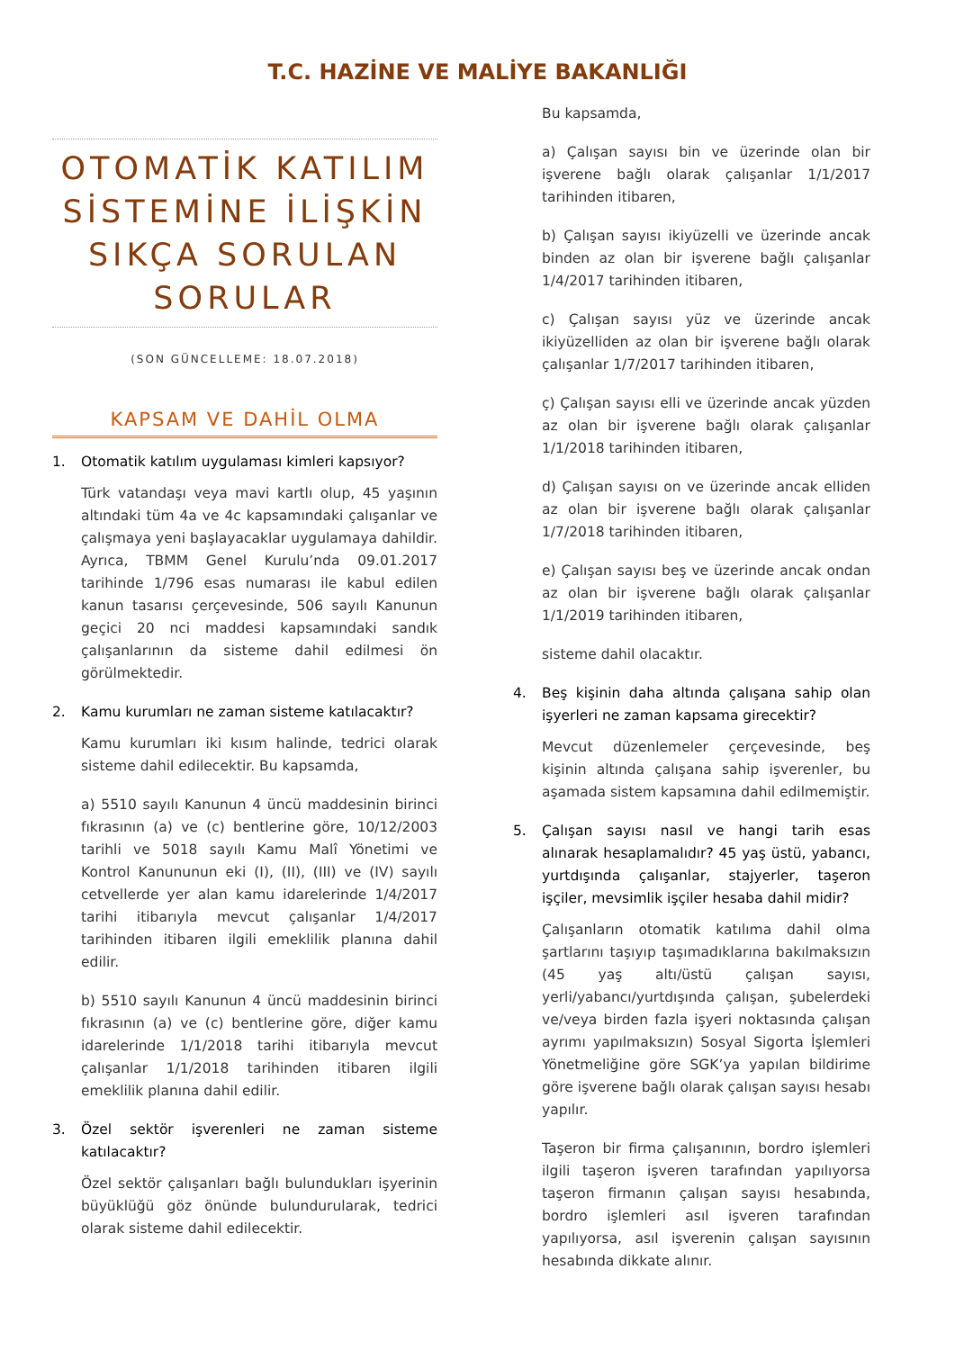T.C. HAZİNE VE MALİYE BAKANLIĞI
OTOMATİK KATILIM SİSTEMİNE İLİŞKİN SIKÇA SORULAN SORULAR
(SON GÜNCELLEME: 18.07.2018)
KAPSAM VE DAHİL OLMA
1. Otomatik katılım uygulaması kimleri kapsıyor?
Türk vatandaşı veya mavi kartlı olup, 45 yaşının altındaki tüm 4a ve 4c kapsamındaki çalışanlar ve çalışmaya yeni başlayacaklar uygulamaya dahildir. Ayrıca, TBMM Genel Kurulu’nda 09.01.2017 tarihinde 1/796 esas numarası ile kabul edilen kanun tasarısı çerçevesinde, 506 sayılı Kanunun geçici 20 nci maddesi kapsamındaki sandık çalışanlarının da sisteme dahil edilmesi ön görülmektedir.
2. Kamu kurumları ne zaman sisteme katılacaktır?
Kamu kurumları iki kısım halinde, tedrici olarak sisteme dahil edilecektir. Bu kapsamda,
a) 5510 sayılı Kanunun 4 üncü maddesinin birinci fıkrasının (a) ve (c) bentlerine göre, 10/12/2003 tarihli ve 5018 sayılı Kamu Malî Yönetimi ve Kontrol Kanununun eki (I), (II), (III) ve (IV) sayılı cetvellerde yer alan kamu idarelerinde 1/4/2017 tarihi itibarıyla mevcut çalışanlar 1/4/2017 tarihinden itibaren ilgili emeklilik planına dahil edilir.
b) 5510 sayılı Kanunun 4 üncü maddesinin birinci fıkrasının (a) ve (c) bentlerine göre, diğer kamu idarelerinde 1/1/2018 tarihi itibarıyla mevcut çalışanlar 1/1/2018 tarihinden itibaren ilgili emeklilik planına dahil edilir.
3. Özel sektör işverenleri ne zaman sisteme katılacaktır?
Özel sektör çalışanları bağlı bulundukları işyerinin büyüklüğü göz önünde bulundurularak, tedrici olarak sisteme dahil edilecektir.
Bu kapsamda,
a) Çalışan sayısı bin ve üzerinde olan bir işverene bağlı olarak çalışanlar 1/1/2017 tarihinden itibaren,
b) Çalışan sayısı ikiyüzelli ve üzerinde ancak binden az olan bir işverene bağlı çalışanlar 1/4/2017 tarihinden itibaren,
c) Çalışan sayısı yüz ve üzerinde ancak ikiyüzelliden az olan bir işverene bağlı olarak çalışanlar 1/7/2017 tarihinden itibaren,
ç) Çalışan sayısı elli ve üzerinde ancak yüzden az olan bir işverene bağlı olarak çalışanlar 1/1/2018 tarihinden itibaren,
d) Çalışan sayısı on ve üzerinde ancak elliden az olan bir işverene bağlı olarak çalışanlar 1/7/2018 tarihinden itibaren,
e) Çalışan sayısı beş ve üzerinde ancak ondan az olan bir işverene bağlı olarak çalışanlar 1/1/2019 tarihinden itibaren,
sisteme dahil olacaktır.
4. Beş kişinin daha altında çalışana sahip olan işyerleri ne zaman kapsama girecektir?
Mevcut düzenlemeler çerçevesinde, beş kişinin altında çalışana sahip işverenler, bu aşamada sistem kapsamına dahil edilmemiştir.
5. Çalışan sayısı nasıl ve hangi tarih esas alınarak hesaplamalıdır? 45 yaş üstü, yabancı, yurtdışında çalışanlar, stajyerler, taşeron işçiler, mevsimlik işçiler hesaba dahil midir?
Çalışanların otomatik katılıma dahil olma şartlarını taşıyıp taşımadıklarına bakılmaksızın (45 yaş altı/üstü çalışan sayısı, yerli/yabancı/yurtdışında çalışan, şubelerdeki ve/veya birden fazla işyeri noktasında çalışan ayrımı yapılmaksızın) Sosyal Sigorta İşlemleri Yönetmeliğine göre SGK’ya yapılan bildirime göre işverene bağlı olarak çalışan sayısı hesabı yapılır.
Taşeron bir firma çalışanının, bordro işlemleri ilgili taşeron işveren tarafından yapılıyorsa taşeron firmanın çalışan sayısı hesabında, bordro işlemleri asıl işveren tarafından yapılıyorsa, asıl işverenin çalışan sayısının hesabında dikkate alınır.